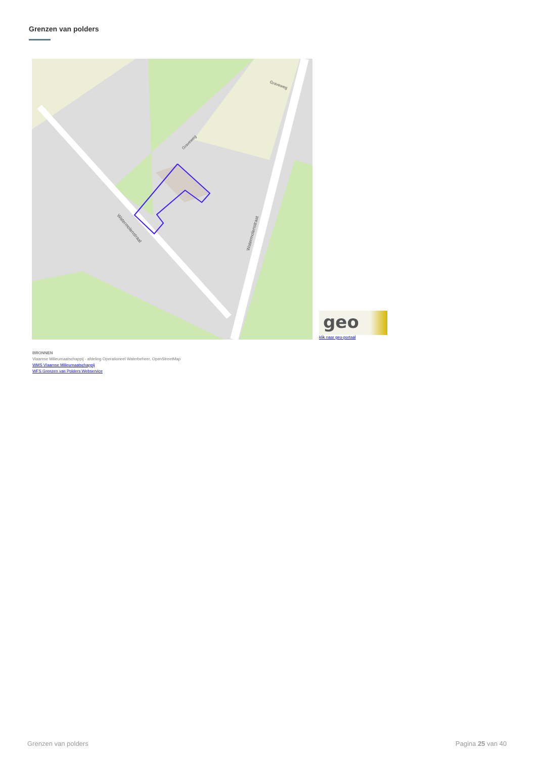Grenzen van polders
Watermolenstraat
Watermolenstraat
Graveweg
Graveweg
geo
klik naar geo-portaal
BRONNEN
Vlaamse Milieumaatschappij - afdeling Operationeel Waterbeheer, OpenStreetMap
WMS Vlaamse Milieumaatschappij
WFS Grenzen van Polders Webservice
Grenzen van polders Pagina 25 van 40